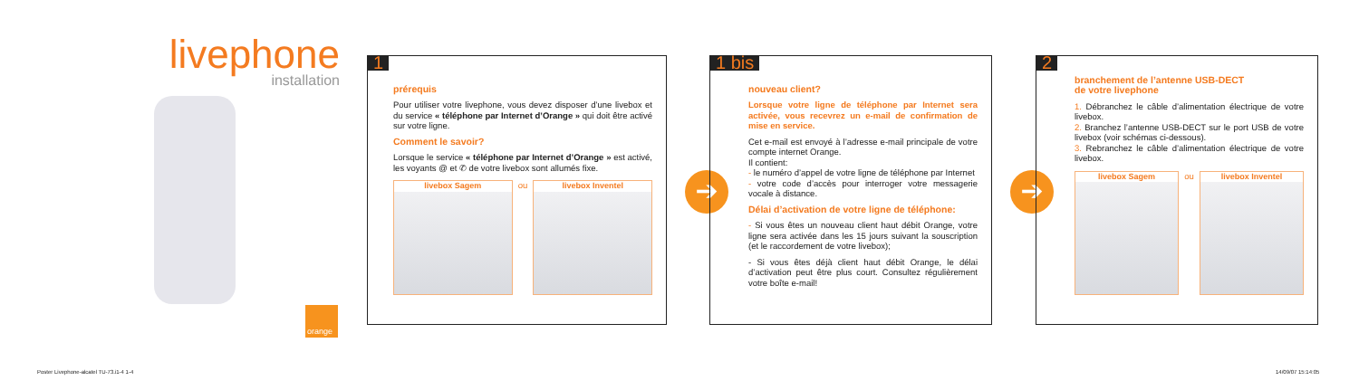livephone
installation
orange
1
prérequis
Pour utiliser votre livephone, vous devez disposer d’une livebox et du service « téléphone par Internet d’Orange » qui doit être activé sur votre ligne.
Comment le savoir?
Lorsque le service « téléphone par Internet d’Orange » est activé, les voyants @ et ✆ de votre livebox sont allumés fixe.
livebox Sagem
ou
livebox Inventel
➔
1 bis
nouveau client?
Lorsque votre ligne de téléphone par Internet sera activée, vous recevrez un e-mail de confirmation de mise en service.
Cet e-mail est envoyé à l’adresse e-mail principale de votre compte internet Orange.
Il contient:
- le numéro d’appel de votre ligne de téléphone par Internet
- votre code d’accès pour interroger votre messagerie vocale à distance.
Délai d’activation de votre ligne de téléphone:
- Si vous êtes un nouveau client haut débit Orange, votre ligne sera activée dans les 15 jours suivant la souscription (et le raccordement de votre livebox);
- Si vous êtes déjà client haut débit Orange, le délai d’activation peut être plus court. Consultez régulièrement votre boîte e-mail!
➔
2
branchement de l’antenne USB-DECT
de votre livephone
1. Débranchez le câble d’alimentation électrique de votre livebox.
2. Branchez l’antenne USB-DECT sur le port USB de votre livebox (voir schémas ci-dessous).
3. Rebranchez le câble d’alimentation électrique de votre livebox.
livebox Sagem
ou
livebox Inventel
Poster Livephone-alcatel TU-73.i1-4 1-4
14/09/07 15:14:05